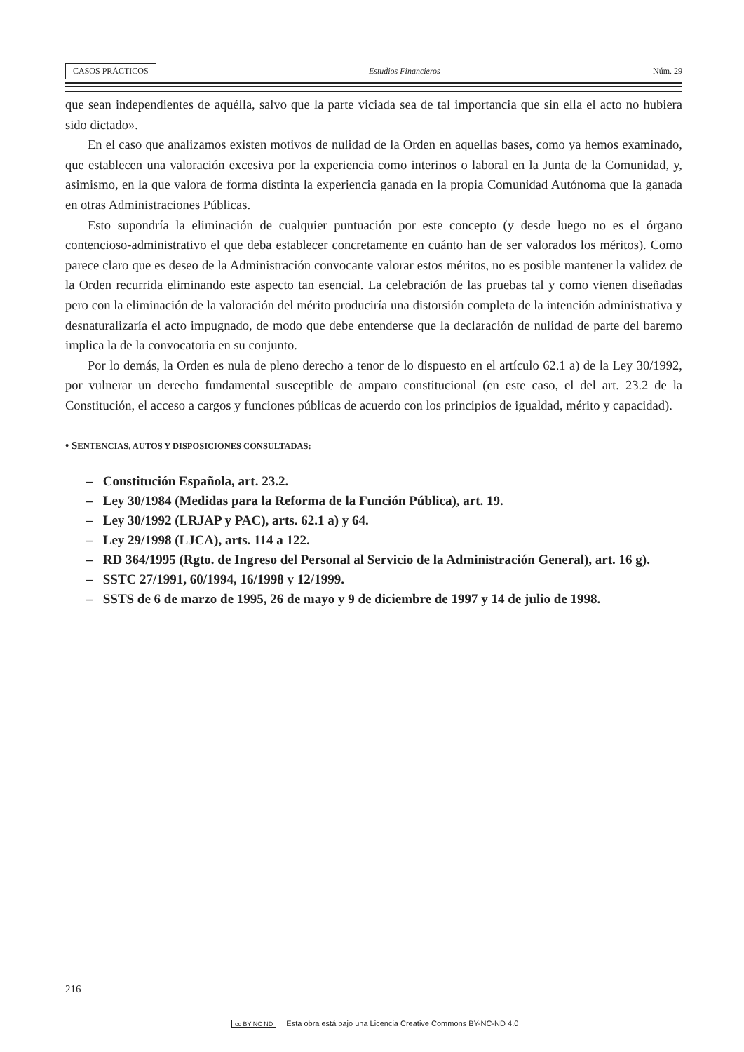CASOS PRÁCTICOS Estudios Financieros Núm. 29
que sean independientes de aquélla, salvo que la parte viciada sea de tal importancia que sin ella el acto no hubiera sido dictado».
En el caso que analizamos existen motivos de nulidad de la Orden en aquellas bases, como ya hemos examinado, que establecen una valoración excesiva por la experiencia como interinos o laboral en la Junta de la Comunidad, y, asimismo, en la que valora de forma distinta la experiencia ganada en la propia Comunidad Autónoma que la ganada en otras Administraciones Públicas.
Esto supondría la eliminación de cualquier puntuación por este concepto (y desde luego no es el órgano contencioso-administrativo el que deba establecer concretamente en cuánto han de ser valorados los méritos). Como parece claro que es deseo de la Administración convocante valorar estos méritos, no es posible mantener la validez de la Orden recurrida eliminando este aspecto tan esencial. La celebración de las pruebas tal y como vienen diseñadas pero con la eliminación de la valoración del mérito produciría una distorsión completa de la intención administrativa y desnaturalizaría el acto impugnado, de modo que debe entenderse que la declaración de nulidad de parte del baremo implica la de la convocatoria en su conjunto.
Por lo demás, la Orden es nula de pleno derecho a tenor de lo dispuesto en el artículo 62.1 a) de la Ley 30/1992, por vulnerar un derecho fundamental susceptible de amparo constitucional (en este caso, el del art. 23.2 de la Constitución, el acceso a cargos y funciones públicas de acuerdo con los principios de igualdad, mérito y capacidad).
• SENTENCIAS, AUTOS Y DISPOSICIONES CONSULTADAS:
– Constitución Española, art. 23.2.
– Ley 30/1984 (Medidas para la Reforma de la Función Pública), art. 19.
– Ley 30/1992 (LRJAP y PAC), arts. 62.1 a) y 64.
– Ley 29/1998 (LJCA), arts. 114 a 122.
– RD 364/1995 (Rgto. de Ingreso del Personal al Servicio de la Administración General), art. 16 g).
– SSTC 27/1991, 60/1994, 16/1998 y 12/1999.
– SSTS de 6 de marzo de 1995, 26 de mayo y 9 de diciembre de 1997 y 14 de julio de 1998.
216
cc BY NC ND Esta obra está bajo una Licencia Creative Commons BY-NC-ND 4.0